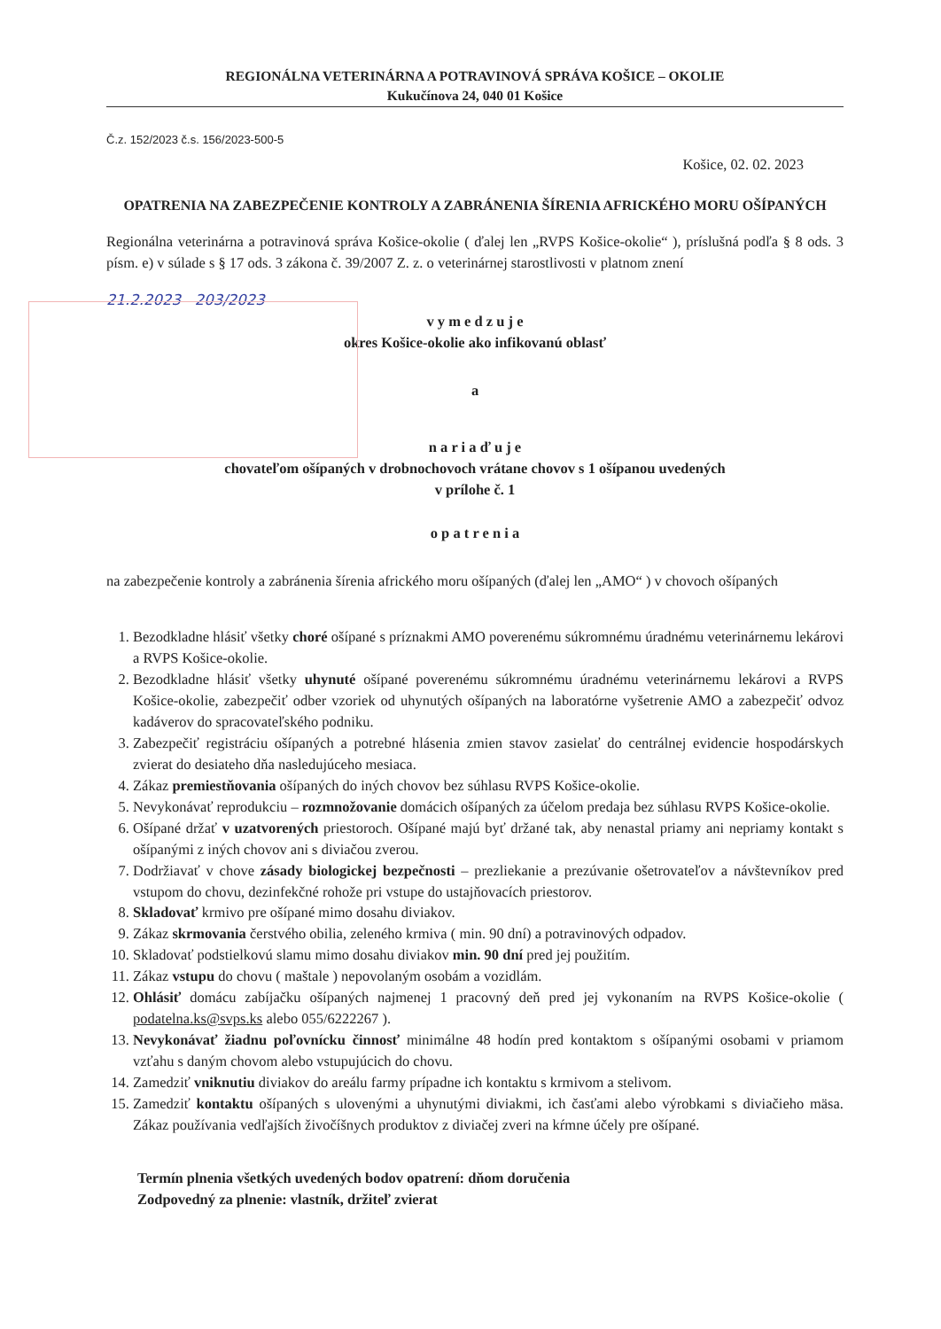REGIONÁLNA VETERINÁRNA A POTRAVINOVÁ SPRÁVA KOŠICE – OKOLIE
Kukučínova 24, 040 01 Košice
Č.z. 152/2023 č.s. 156/2023-500-5
Košice, 02. 02. 2023
OPATRENIA NA ZABEZPEČENIE KONTROLY A ZABRÁNENIA ŠÍRENIA AFRICKÉHO MORU OŠÍPANÝCH
Regionálna veterinárna a potravinová správa Košice-okolie ( ďalej len „RVPS Košice-okolie“ ), príslušná podľa § 8 ods. 3 písm. e) v súlade s § 17 ods. 3 zákona č. 39/2007 Z. z. o veterinárnej starostlivosti v platnom znení
21.2.2023 203/2023
v y m e d z u j e
okres Košice-okolie ako infikovanú oblasť
a
n a r i a ď u j e
chovateľom ošípaných v drobnochovoch vrátane chovov s 1 ošípanou uvedených
v prílohe č. 1
o p a t r e n i a
na zabezpečenie kontroly a zabránenia šírenia afrického moru ošípaných (ďalej len „AMO“ ) v chovoch ošípaných
1. Bezodkladne hlásiť všetky choré ošípané s príznakmi AMO poverenému súkromnému úradnému veterinárnemu lekárovi a RVPS Košice-okolie.
2. Bezodkladne hlásiť všetky uhynuté ošípané poverenému súkromnému úradnému veterinárnemu lekárovi a RVPS Košice-okolie, zabezpečiť odber vzoriek od uhynutých ošípaných na laboratórne vyšetrenie AMO a zabezpečiť odvoz kadáverov do spracovateľského podniku.
3. Zabezpečiť registráciu ošípaných a potrebné hlásenia zmien stavov zasielať do centrálnej evidencie hospodárskych zvierat do desiateho dňa nasledujúceho mesiaca.
4. Zákaz premiestňovania ošípaných do iných chovov bez súhlasu RVPS Košice-okolie.
5. Nevykonávať reprodukciu – rozmnožovanie domácich ošípaných za účelom predaja bez súhlasu RVPS Košice-okolie.
6. Ošípané držať v uzatvorených priestoroch. Ošípané majú byť držané tak, aby nenastal priamy ani nepriamy kontakt s ošípanými z iných chovov ani s diviačou zverou.
7. Dodržiavať v chove zásady biologickej bezpečnosti – prezliekanie a prezúvanie ošetrovateľov a návštevníkov pred vstupom do chovu, dezinfekčné rohože pri vstupe do ustajňovacích priestorov.
8. Skladovať krmivo pre ošípané mimo dosahu diviakov.
9. Zákaz skrmovania čerstvého obilia, zeleného krmiva ( min. 90 dní) a potravinových odpadov.
10. Skladovať podstielkovú slamu mimo dosahu diviakov min. 90 dní pred jej použitím.
11. Zákaz vstupu do chovu ( maštale ) nepovolaným osobám a vozidlám.
12. Ohlásiť domácu zabíjačku ošípaných najmenej 1 pracovný deň pred jej vykonaním na RVPS Košice-okolie ( podatelna.ks@svps.ks alebo 055/6222267 ).
13. Nevykonávať žiadnu poľovnícku činnosť minimálne 48 hodín pred kontaktom s ošípanými osobami v priamom vzťahu s daným chovom alebo vstupujúcich do chovu.
14. Zamedziť vniknutiu diviakov do areálu farmy prípadne ich kontaktu s krmivom a stelivom.
15. Zamedziť kontaktu ošípaných s ulovenými a uhynutými diviakmi, ich časťami alebo výrobkami s diviačieho mäsa. Zákaz používania vedľajších živočíšnych produktov z diviačej zveri na kŕmne účely pre ošípané.
Termín plnenia všetkých uvedených bodov opatrení: dňom doručenia
Zodpovedný za plnenie: vlastník, držiteľ zvierat